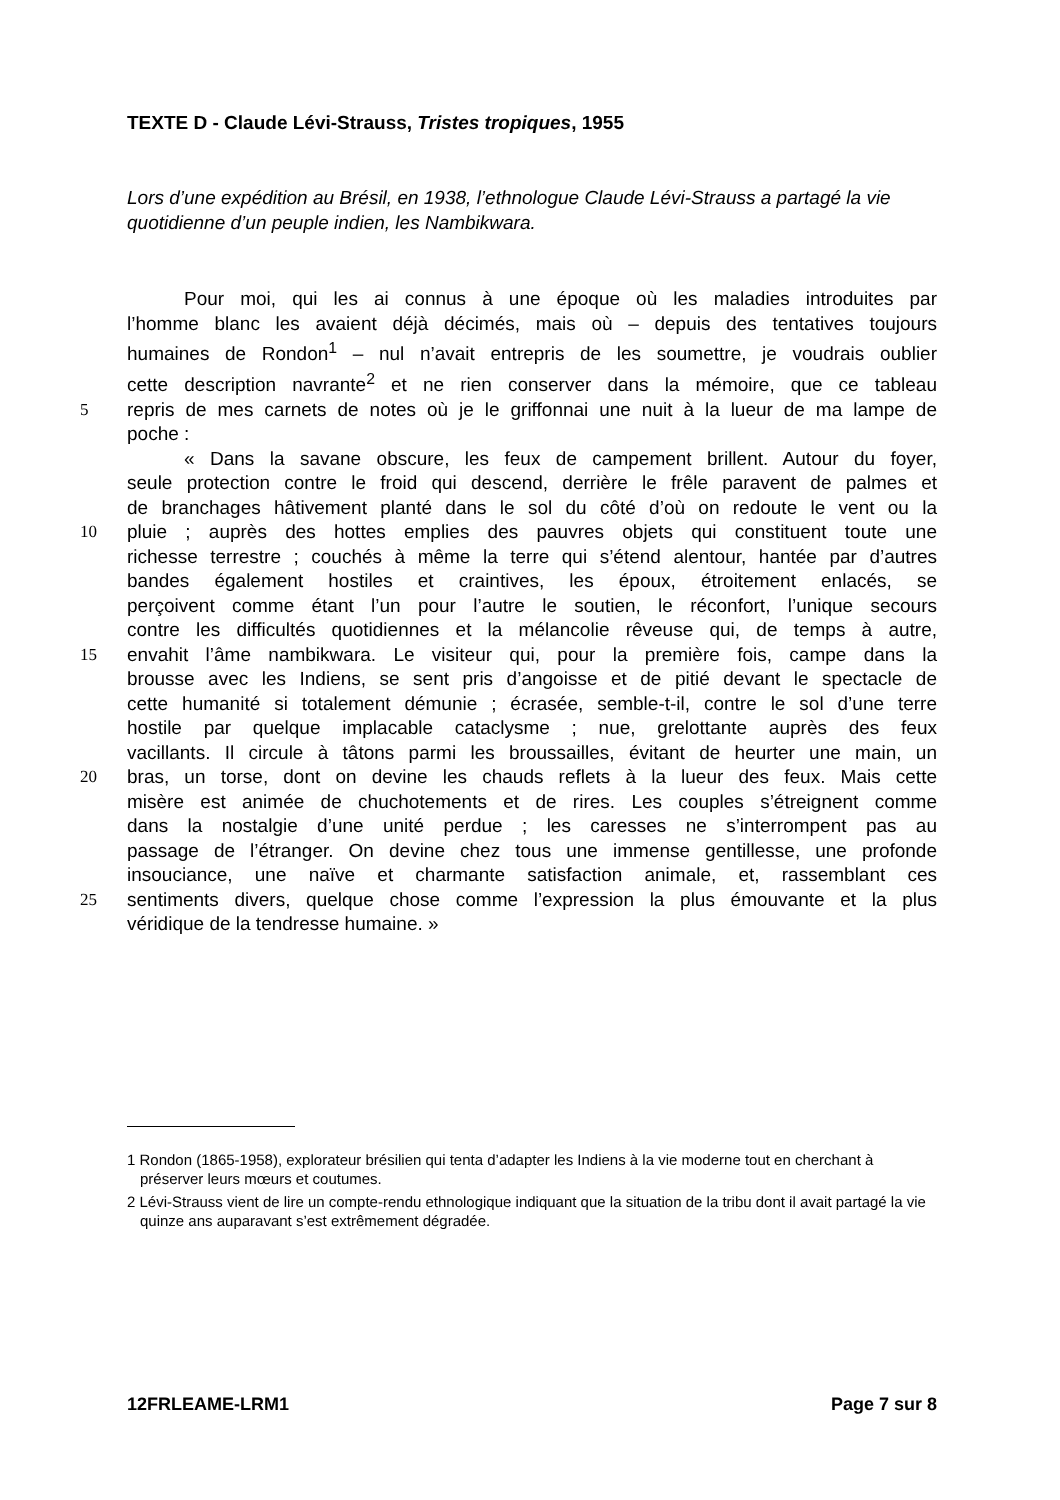TEXTE D - Claude Lévi-Strauss, Tristes tropiques, 1955
Lors d’une expédition au Brésil, en 1938, l’ethnologue Claude Lévi-Strauss a partagé la vie quotidienne d’un peuple indien, les Nambikwara.
   Pour moi, qui les ai connus à une époque où les maladies introduites par
l’homme blanc les avaient déjà décimés, mais où – depuis des tentatives toujours
humaines de Rondon<sup>1</sup> – nul n’avait entrepris de les soumettre, je voudrais oublier
cette description navrante<sup>2</sup> et ne rien conserver dans la mémoire, que ce tableau
5 repris de mes carnets de notes où je le griffonnai une nuit à la lueur de ma lampe de
poche :
   « Dans la savane obscure, les feux de campement brillent. Autour du foyer,
seule protection contre le froid qui descend, derrière le frêle paravent de palmes et
de branchages hâtivement planté dans le sol du côté d’où on redoute le vent ou la
10 pluie ; auprès des hottes emplies des pauvres objets qui constituent toute une
richesse terrestre ; couchés à même la terre qui s’étend alentour, hantée par d’autres
bandes également hostiles et craintives, les époux, étroitement enlacés, se
perçoivent comme étant l’un pour l’autre le soutien, le réconfort, l’unique secours
contre les difficultés quotidiennes et la mélancolie rêveuse qui, de temps à autre,
15 envahit l’âme nambikwara. Le visiteur qui, pour la première fois, campe dans la
brousse avec les Indiens, se sent pris d’angoisse et de pitié devant le spectacle de
cette humanité si totalement démunie ; écrasée, semble-t-il, contre le sol d’une terre
hostile par quelque implacable cataclysme ; nue, grelottante auprès des feux
vacillants. Il circule à tâtons parmi les broussailles, évitant de heurter une main, un
20 bras, un torse, dont on devine les chauds reflets à la lueur des feux. Mais cette
misère est animée de chuchotements et de rires. Les couples s’étreignent comme
dans la nostalgie d’une unité perdue ; les caresses ne s’interrompent pas au
passage de l’étranger. On devine chez tous une immense gentillesse, une profonde
insouciance, une naïve et charmante satisfaction animale, et, rassemblant ces
25 sentiments divers, quelque chose comme l’expression la plus émouvante et la plus
véridique de la tendresse humaine. »
1 Rondon (1865-1958), explorateur brésilien qui tenta d’adapter les Indiens à la vie moderne tout en cherchant à préserver leurs mœurs et coutumes.
2 Lévi-Strauss vient de lire un compte-rendu ethnologique indiquant que la situation de la tribu dont il avait partagé la vie quinze ans auparavant s’est extrêmement dégradée.
12FRLEAME-LRM1 Page 7 sur 8